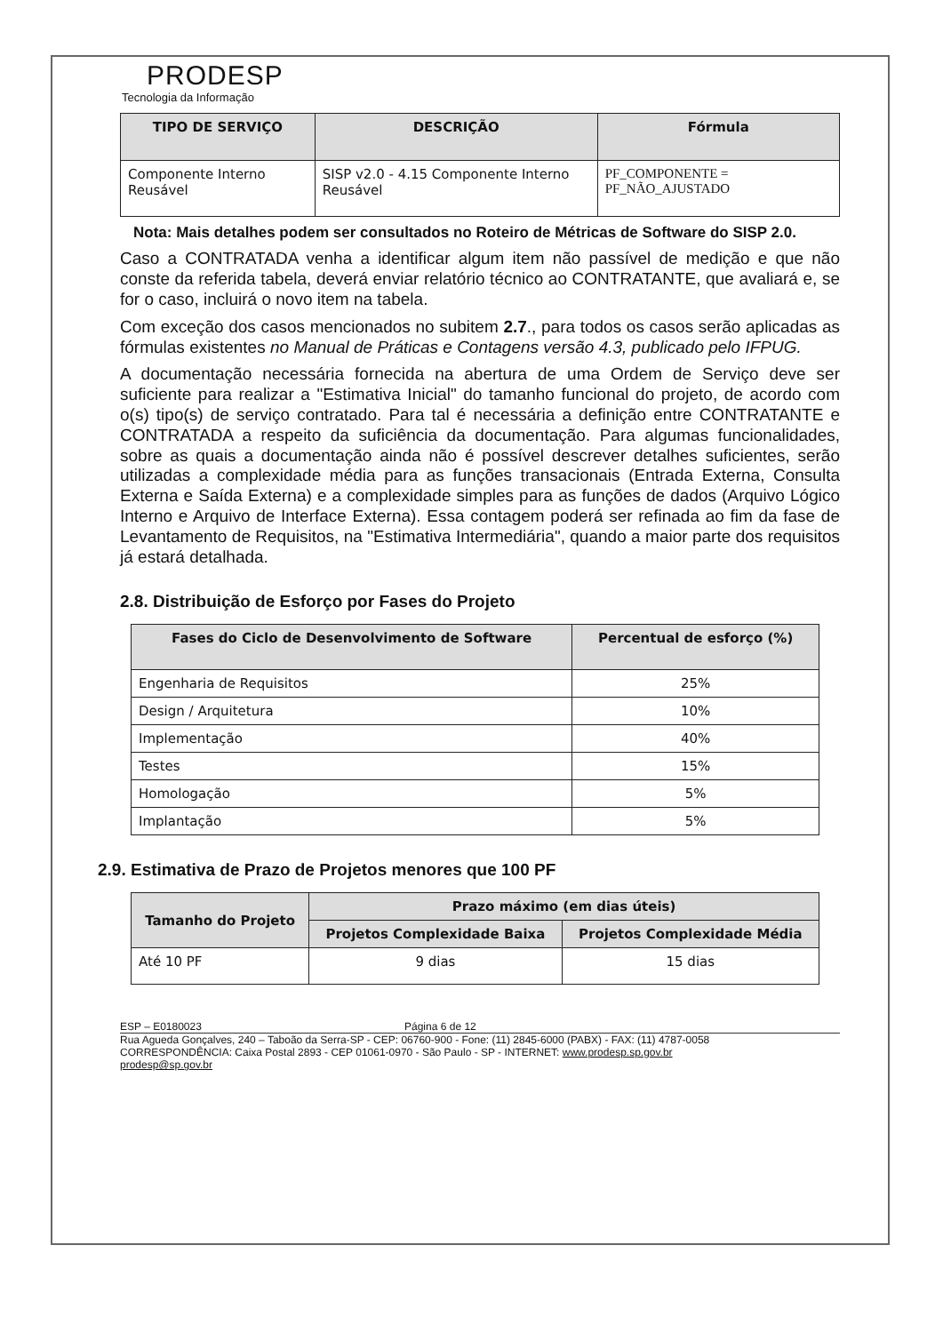PRODESP
Tecnologia da Informação
| TIPO DE SERVIÇO | DESCRIÇÃO | Fórmula |
| --- | --- | --- |
| Componente Interno Reusável | SISP v2.0 - 4.15 Componente Interno Reusável | PF_COMPONENTE = PF_NÃO_AJUSTADO |
Nota: Mais detalhes podem ser consultados no Roteiro de Métricas de Software do SISP 2.0.
Caso a CONTRATADA venha a identificar algum item não passível de medição e que não conste da referida tabela, deverá enviar relatório técnico ao CONTRATANTE, que avaliará e, se for o caso, incluirá o novo item na tabela.
Com exceção dos casos mencionados no subitem 2.7., para todos os casos serão aplicadas as fórmulas existentes no Manual de Práticas e Contagens versão 4.3, publicado pelo IFPUG.
A documentação necessária fornecida na abertura de uma Ordem de Serviço deve ser suficiente para realizar a "Estimativa Inicial" do tamanho funcional do projeto, de acordo com o(s) tipo(s) de serviço contratado. Para tal é necessária a definição entre CONTRATANTE e CONTRATADA a respeito da suficiência da documentação. Para algumas funcionalidades, sobre as quais a documentação ainda não é possível descrever detalhes suficientes, serão utilizadas a complexidade média para as funções transacionais (Entrada Externa, Consulta Externa e Saída Externa) e a complexidade simples para as funções de dados (Arquivo Lógico Interno e Arquivo de Interface Externa). Essa contagem poderá ser refinada ao fim da fase de Levantamento de Requisitos, na "Estimativa Intermediária", quando a maior parte dos requisitos já estará detalhada.
2.8. Distribuição de Esforço por Fases do Projeto
| Fases do Ciclo de Desenvolvimento de Software | Percentual de esforço (%) |
| --- | --- |
| Engenharia de Requisitos | 25% |
| Design / Arquitetura | 10% |
| Implementação | 40% |
| Testes | 15% |
| Homologação | 5% |
| Implantação | 5% |
2.9. Estimativa de Prazo de Projetos menores que 100 PF
| Tamanho do Projeto | Prazo máximo (em dias úteis) | |
| --- | --- | --- |
| | Projetos Complexidade Baixa | Projetos Complexidade Média |
| Até 10 PF | 9 dias | 15 dias |
ESP – E0180023 Página 6 de 12
Rua Agueda Gonçalves, 240 – Taboão da Serra-SP - CEP: 06760-900 - Fone: (11) 2845-6000 (PABX) - FAX: (11) 4787-0058
CORRESPONDÊNCIA: Caixa Postal 2893 - CEP 01061-0970 - São Paulo - SP - INTERNET: www.prodesp.sp.gov.br
prodesp@sp.gov.br